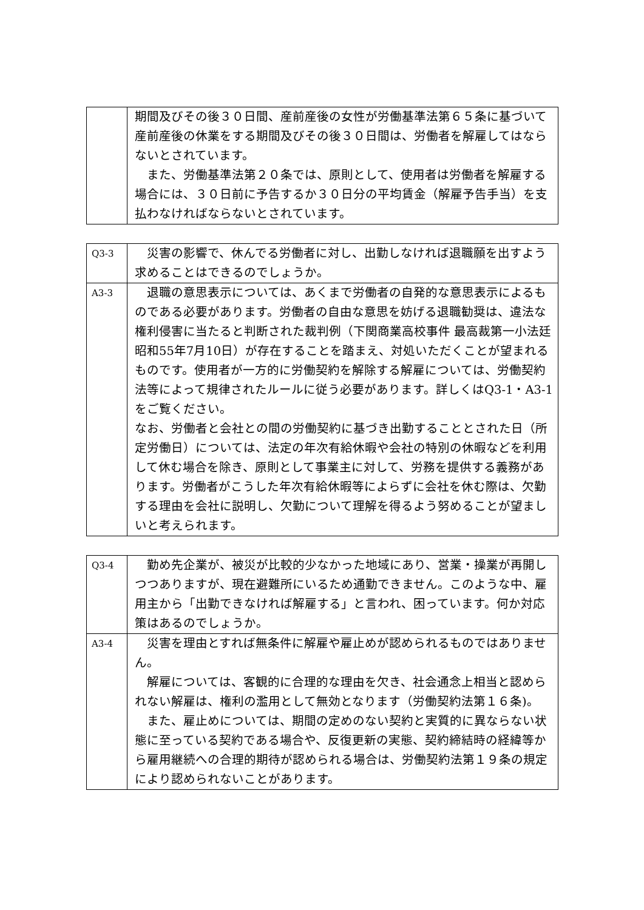| | 期間及びその後３０日間、産前産後の女性が労働基準法第６５条に基づいて産前産後の休業をする期間及びその後３０日間は、労働者を解雇してはならないとされています。 また、労働基準法第２０条では、原則として、使用者は労働者を解雇する場合には、３０日前に予告するか３０日分の平均賃金（解雇予告手当）を支払わなければならないとされています。 |
| Q3-3 | 災害の影響で、休んでる労働者に対し、出勤しなければ退職願を出すよう求めることはできるのでしょうか。 |
| A3-3 | 退職の意思表示については、あくまで労働者の自発的な意思表示によるものである必要があります。労働者の自由な意思を妨げる退職勧奨は、違法な権利侵害に当たると判断された裁判例（下関商業高校事件 最高裁第一小法廷 昭和55年7月10日）が存在することを踏まえ、対処いただくことが望まれるものです。使用者が一方的に労働契約を解除する解雇については、労働契約法等によって規律されたルールに従う必要があります。詳しくはQ3-1・A3-1 をご覧ください。 なお、労働者と会社との間の労働契約に基づき出勤することとされた日（所定労働日）については、法定の年次有給休暇や会社の特別の休暇などを利用して休む場合を除き、原則として事業主に対して、労務を提供する義務があります。労働者がこうした年次有給休暇等によらずに会社を休む際は、欠勤する理由を会社に説明し、欠勤について理解を得るよう努めることが望ましいと考えられます。 |
| Q3-4 | 勤め先企業が、被災が比較的少なかった地域にあり、営業・操業が再開しつつありますが、現在避難所にいるため通勤できません。このような中、雇用主から「出勤できなければ解雇する」と言われ、困っています。何か対応策はあるのでしょうか。 |
| A3-4 | 災害を理由とすれば無条件に解雇や雇止めが認められるものではありません。 解雇については、客観的に合理的な理由を欠き、社会通念上相当と認められない解雇は、権利の濫用として無効となります（労働契約法第１６条)。 また、雇止めについては、期間の定めのない契約と実質的に異ならない状態に至っている契約である場合や、反復更新の実態、契約締結時の経緯等から雇用継続への合理的期待が認められる場合は、労働契約法第１９条の規定により認められないことがあります。 |